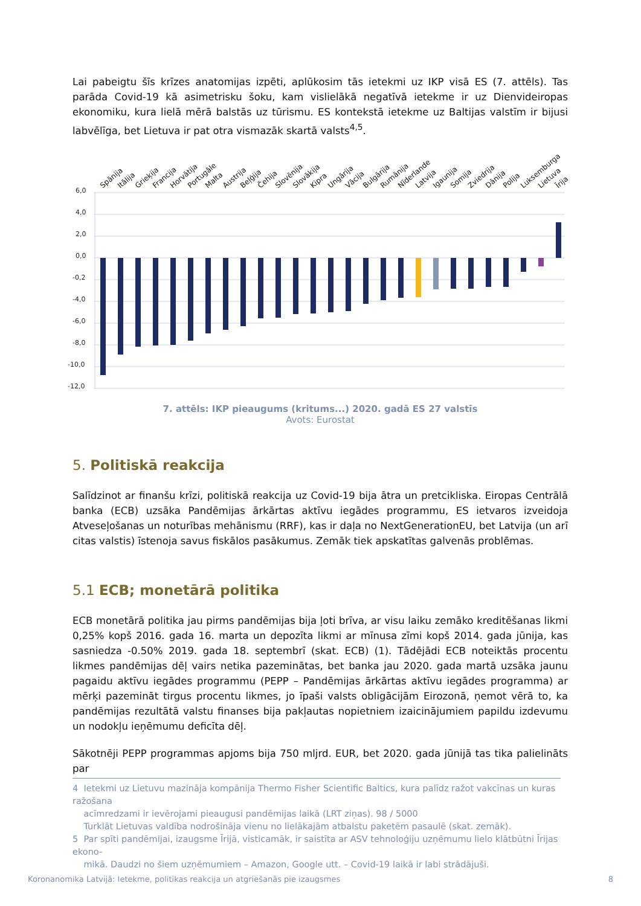Lai pabeigtu šīs krīzes anatomijas izpēti, aplūkosim tās ietekmi uz IKP visā ES (7. attēls). Tas parāda Covid-19 kā asimetrisku šoku, kam vislielākā negatīvā ietekme ir uz Dienvideiropas ekonomiku, kura lielā mērā balstās uz tūrismu. ES kontekstā ietekme uz Baltijas valstīm ir bijusi labvēlīga, bet Lietuva ir pat otra vismazāk skartā valsts<sup>4,5</sup>.
6,0
4,0
2,0
0,0
-0,2
-4,0
-6,0
-8,0
-10,0
-12,0
Spānija
Itālija
Grieķija
Francija
Horvātija
Portugāle
Malta
Austrija
Beļģija
Čehija
Slovēnija
Slovākija
Kipra
Ungārija
Vācija
Bulgārija
Rumānija
Nīderlande
Latvija
Igaunija
Somija
Zviedrija
Dānija
Polija
Luksemburga
Lietuva
Īrija
7. attēls: IKP pieaugums (kritums...) 2020. gadā ES 27 valstīs
Avots: Eurostat
5. Politiskā reakcija
Salīdzinot ar finanšu krīzi, politiskā reakcija uz Covid-19 bija ātra un pretcikliska. Eiropas Centrālā banka (ECB) uzsāka Pandēmijas ārkārtas aktīvu iegādes programmu, ES ietvaros izveidoja Atveseļošanas un noturības mehānismu (RRF), kas ir daļa no NextGenerationEU, bet Latvija (un arī citas valstis) īstenoja savus fiskālos pasākumus. Zemāk tiek apskatītas galvenās problēmas.
5.1 ECB; monetārā politika
ECB monetārā politika jau pirms pandēmijas bija ļoti brīva, ar visu laiku zemāko kreditēšanas likmi 0,25% kopš 2016. gada 16. marta un depozīta likmi ar mīnusa zīmi kopš 2014. gada jūnija, kas sasniedza -0.50% 2019. gada 18. septembrī (skat. ECB) (1). Tādējādi ECB noteiktās procentu likmes pandēmijas dēļ vairs netika pazeminātas, bet banka jau 2020. gada martā uzsāka jaunu pagaidu aktīvu iegādes programmu (PEPP – Pandēmijas ārkārtas aktīvu iegādes programma) ar mērķi pazemināt tirgus procentu likmes, jo īpaši valsts obligācijām Eirozonā, ņemot vērā to, ka pandēmijas rezultātā valstu finanses bija pakļautas nopietniem izaicinājumiem papildu izdevumu un nodokļu ieņēmumu deficīta dēļ.
Sākotnēji PEPP programmas apjoms bija 750 mljrd. EUR, bet 2020. gada jūnijā tas tika palielināts par
4 Ietekmi uz Lietuvu mazināja kompānija Thermo Fisher Scientific Baltics, kura palīdz ražot vakcīnas un kuras ražošana
acīmredzami ir ievērojami pieaugusi pandēmijas laikā (LRT ziņas). 98 / 5000
Turklāt Lietuvas valdība nodrošināja vienu no lielākajām atbalstu paketēm pasaulē (skat. zemāk).
5 Par spīti pandēmijai, izaugsme Īrijā, visticamāk, ir saistīta ar ASV tehnoloģiju uzņēmumu lielo klātbūtni Īrijas ekono-
mikā. Daudzi no šiem uzņēmumiem – Amazon, Google utt. – Covid-19 laikā ir labi strādājuši.
Koronanomika Latvijā: Ietekme, politikas reakcija un atgriešanās pie izaugsmes 8